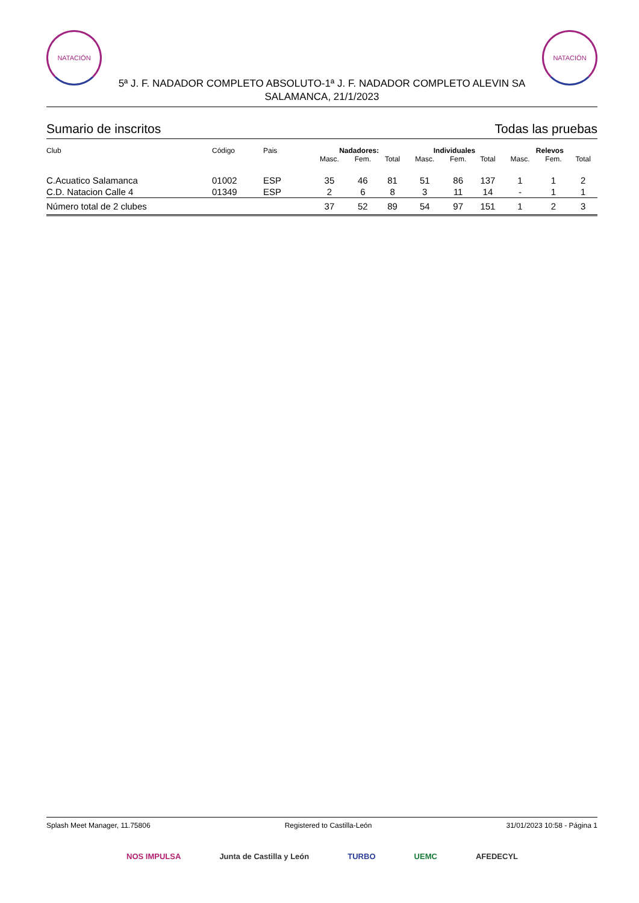NATACIÓN NATACIÓN
5ª J. F. NADADOR COMPLETO ABSOLUTO-1ª J. F. NADADOR COMPLETO ALEVIN SA
SALAMANCA, 21/1/2023
Sumario de inscritos Todas las pruebas
| Club | Código | Pais | Nadadores: | | | Individuales | | | Relevos | | |
| --- | --- | --- | --- | --- | --- | --- | --- | --- | --- | --- | --- |
| | | | Masc. | Fem. | Total | Masc. | Fem. | Total | Masc. | Fem. | Total |
| C.Acuatico Salamanca | 01002 | ESP | 35 | 46 | 81 | 51 | 86 | 137 | 1 | 1 | 2 |
| C.D. Natacion Calle 4 | 01349 | ESP | 2 | 6 | 8 | 3 | 11 | 14 | - | 1 | 1 |
| Número total de 2 clubes | | | 37 | 52 | 89 | 54 | 97 | 151 | 1 | 2 | 3 |
Splash Meet Manager, 11.75806 Registered to Castilla-León 31/01/2023 10:58 - Página 1
NOS IMPULSA Junta de Castilla y León TURBO UEMC AFEDECYL